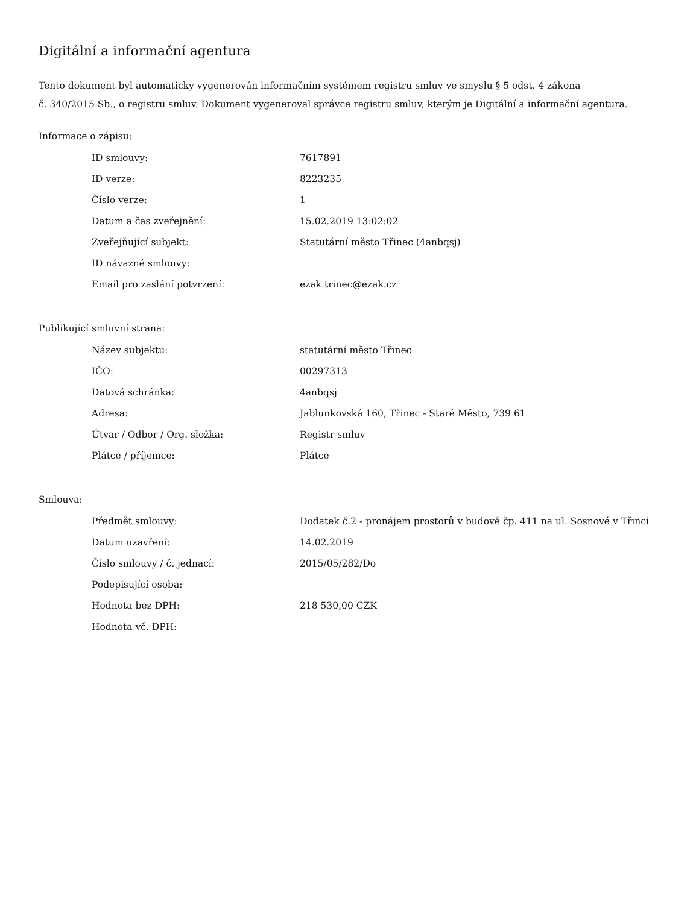Digitální a informační agentura
Tento dokument byl automaticky vygenerován informačním systémem registru smluv ve smyslu § 5 odst. 4 zákona
č. 340/2015 Sb., o registru smluv. Dokument vygeneroval správce registru smluv, kterým je Digitální a informační agentura.
Informace o zápisu:
| ID smlouvy: | 7617891 |
| ID verze: | 8223235 |
| Číslo verze: | 1 |
| Datum a čas zveřejnění: | 15.02.2019 13:02:02 |
| Zveřejňující subjekt: | Statutární město Třinec (4anbqsj) |
| ID návazné smlouvy: | |
| Email pro zaslání potvrzení: | ezak.trinec@ezak.cz |
Publikující smluvní strana:
| Název subjektu: | statutární město Třinec |
| IČO: | 00297313 |
| Datová schránka: | 4anbqsj |
| Adresa: | Jablunkovská 160, Třinec - Staré Město, 739 61 |
| Útvar / Odbor / Org. složka: | Registr smluv |
| Plátce / příjemce: | Plátce |
Smlouva:
| Předmět smlouvy: | Dodatek č.2 - pronájem prostorů v budově čp. 411 na ul. Sosnové v Třinci |
| Datum uzavření: | 14.02.2019 |
| Číslo smlouvy / č. jednací: | 2015/05/282/Do |
| Podepisující osoba: | |
| Hodnota bez DPH: | 218 530,00 CZK |
| Hodnota vč. DPH: | |